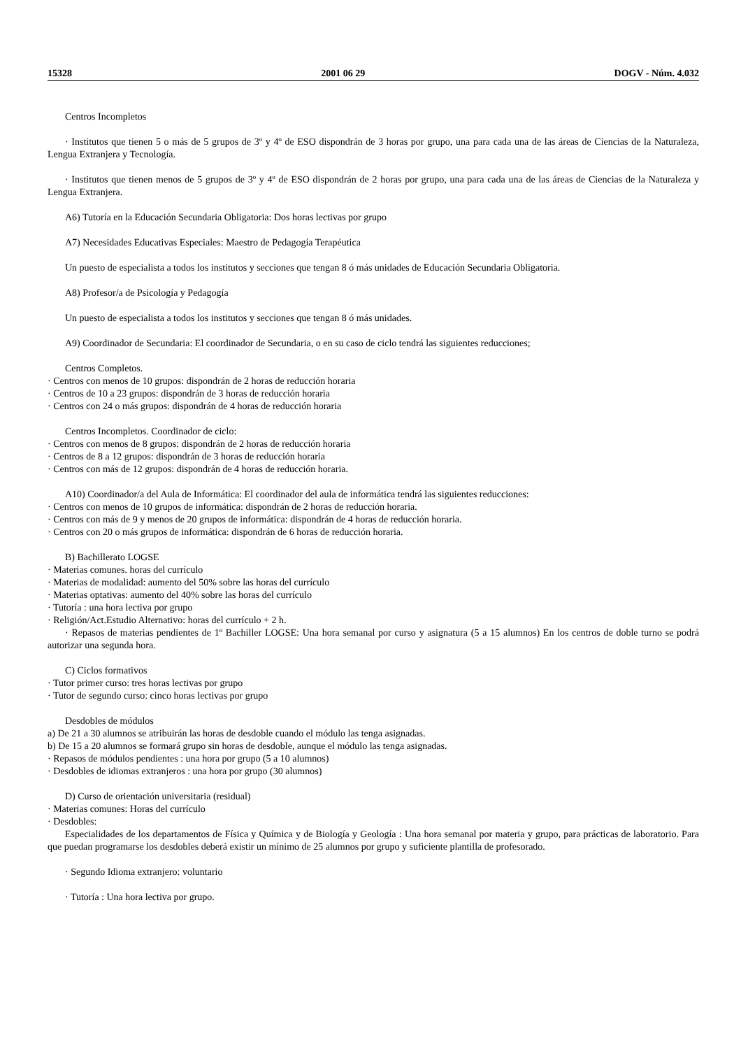15328 2001 06 29 DOGV - Núm. 4.032
Centros Incompletos
· Institutos que tienen 5 o más de 5 grupos de 3º y 4º de ESO dispondrán de 3 horas por grupo, una para cada una de las áreas de Ciencias de la Naturaleza, Lengua Extranjera y Tecnología.
· Institutos que tienen menos de 5 grupos de 3º y 4º de ESO dispondrán de 2 horas por grupo, una para cada una de las áreas de Ciencias de la Naturaleza y Lengua Extranjera.
A6) Tutoría en la Educación Secundaria Obligatoria: Dos horas lectivas por grupo
A7) Necesidades Educativas Especiales: Maestro de Pedagogía Terapéutica
Un puesto de especialista a todos los institutos y secciones que tengan 8 ó más unidades de Educación Secundaria Obligatoria.
A8) Profesor/a de Psicología y Pedagogía
Un puesto de especialista a todos los institutos y secciones que tengan 8 ó más unidades.
A9) Coordinador de Secundaria: El coordinador de Secundaria, o en su caso de ciclo tendrá las siguientes reducciones;
Centros Completos.
· Centros con menos de 10 grupos: dispondrán de 2 horas de reducción horaria
· Centros de 10 a 23 grupos: dispondrán de 3 horas de reducción horaria
· Centros con 24 o más grupos: dispondrán de 4 horas de reducción horaria
Centros Incompletos. Coordinador de ciclo:
· Centros con menos de 8 grupos: dispondrán de 2 horas de reducción horaria
· Centros de 8 a 12 grupos: dispondrán de 3 horas de reducción horaria
· Centros con más de 12 grupos: dispondrán de 4 horas de reducción horaria.
A10) Coordinador/a del Aula de Informática: El coordinador del aula de informática tendrá las siguientes reducciones:
· Centros con menos de 10 grupos de informática: dispondrán de 2 horas de reducción horaria.
· Centros con más de 9 y menos de 20 grupos de informática: dispondrán de 4 horas de reducción horaria.
· Centros con 20 o más grupos de informática: dispondrán de 6 horas de reducción horaria.
B) Bachillerato LOGSE
· Materias comunes. horas del currículo
· Materias de modalidad: aumento del 50% sobre las horas del currículo
· Materias optativas: aumento del 40% sobre las horas del currículo
· Tutoría : una hora lectiva por grupo
· Religión/Act.Estudio Alternativo: horas del currículo + 2 h.
· Repasos de materias pendientes de 1º Bachiller LOGSE: Una hora semanal por curso y asignatura (5 a 15 alumnos) En los centros de doble turno se podrá autorizar una segunda hora.
C) Ciclos formativos
· Tutor primer curso: tres horas lectivas por grupo
· Tutor de segundo curso: cinco horas lectivas por grupo
Desdobles de módulos
a) De 21 a 30 alumnos se atribuirán las horas de desdoble cuando el módulo las tenga asignadas.
b) De 15 a 20 alumnos se formará grupo sin horas de desdoble, aunque el módulo las tenga asignadas.
· Repasos de módulos pendientes : una hora por grupo (5 a 10 alumnos)
· Desdobles de idiomas extranjeros : una hora por grupo (30 alumnos)
D) Curso de orientación universitaria (residual)
· Materias comunes: Horas del currículo
· Desdobles:
Especialidades de los departamentos de Física y Química y de Biología y Geología : Una hora semanal por materia y grupo, para prácticas de laboratorio. Para que puedan programarse los desdobles deberá existir un mínimo de 25 alumnos por grupo y suficiente plantilla de profesorado.
· Segundo Idioma extranjero: voluntario
· Tutoría : Una hora lectiva por grupo.